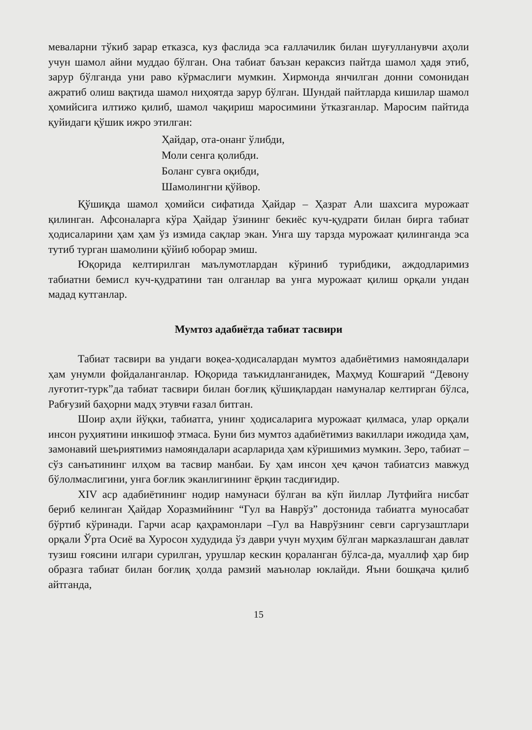меваларни тўкиб зарар етказса, куз фаслида эса ғаллачилик билан шуғулланувчи аҳоли учун шамол айни муддао бўлган. Она табиат баъзан кераксиз пайтда шамол ҳадя этиб, зарур бўлганда уни раво кўрмаслиги мумкин. Хирмонда янчилган донни сомонидан ажратиб олиш вақтида шамол ниҳоятда зарур бўлган. Шундай пайтларда кишилар шамол ҳомийсига илтижо қилиб, шамол чақириш маросимини ўтказганлар. Маросим пайтида қуйидаги қўшик ижро этилган:
Ҳайдар, ота-онанг ўлибди,
Моли сенга қолибди.
Боланг сувга оқибди,
Шамолингни қўйвор.
Қўшиқда шамол ҳомийси сифатида Ҳайдар – Ҳазрат Али шахсига мурожаат қилинган. Афсоналарга кўра Ҳайдар ўзининг бекиёс куч-қудрати билан бирга табиат ҳодисаларини ҳам ҳам ўз измида сақлар экан. Унга шу тарзда мурожаат қилинганда эса тутиб турган шамолини қўйиб юборар эмиш.
Юқорида келтирилган маълумотлардан кўриниб турибдики, аждодларимиз табиатни бемисл куч-қудратини тан олганлар ва унга мурожаат қилиш орқали ундан мадад кутганлар.
Мумтоз адабиётда табиат тасвири
Табиат тасвири ва ундаги воқеа-ҳодисалардан мумтоз адабиётимиз намояндалари ҳам унумли фойдаланганлар. Юқорида таъкидланганидек, Маҳмуд Кошғарий “Девону луғотит-турк”да табиат тасвири билан боғлиқ қўшиқлардан намуналар келтирган бўлса, Рабғузий баҳорни мадҳ этувчи ғазал битган.
Шоир аҳли йўқки, табиатга, унинг ҳодисаларига мурожаат қилмаса, улар орқали инсон руҳиятини инкишоф этмаса. Буни биз мумтоз адабиётимиз вакиллари ижодида ҳам, замонавий шеъриятимиз намояндалари асарларида ҳам кўришимиз мумкин. Зеро, табиат – сўз санъатининг илҳом ва тасвир манбаи. Бу ҳам инсон ҳеч қачон табиатсиз мавжуд бўлолмаслигини, унга боғлик эканлигининг ёрқин тасдиғидир.
XIV аср адабиётининг нодир намунаси бўлган ва кўп йиллар Лутфийга нисбат бериб келинган Ҳайдар Хоразмийнинг “Гул ва Наврўз” достонида табиатга муносабат бўртиб кўринади. Гарчи асар қаҳрамонлари –Гул ва Наврўзнинг севги саргузаштлари орқали Ўрта Осиё ва Хуросон худудида ўз даври учун муҳим бўлган марказлашган давлат тузиш ғоясини илгари сурилган, урушлар кескин қораланган бўлса-да, муаллиф ҳар бир образга табиат билан боғлиқ ҳолда рамзий маънолар юклайди. Яъни бошқача қилиб айтганда,
15